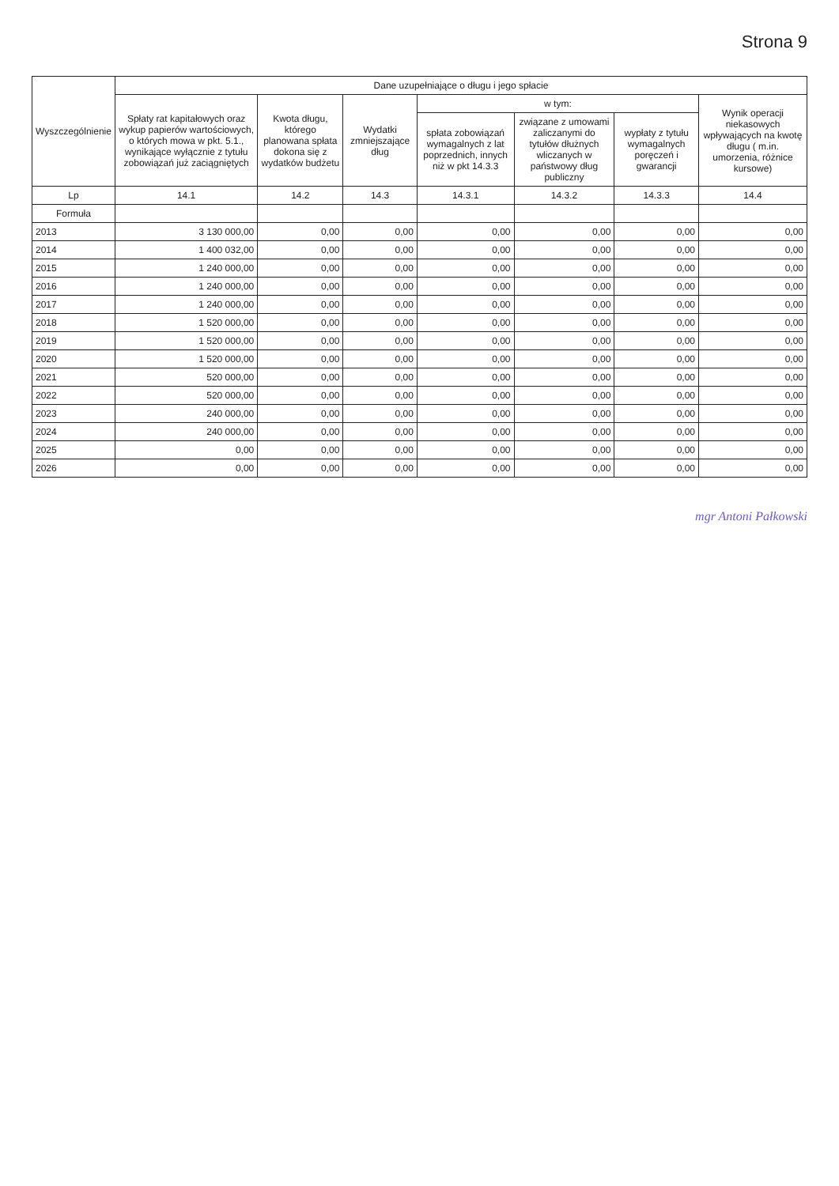Strona 9
| Wyszczególnienie | Dane uzupełniające o długu i jego spłacie | | | | | | |
| --- | --- | --- | --- | --- | --- | --- | --- |
| | Spłaty rat kapitałowych oraz wykup papierów wartościowych, o których mowa w pkt. 5.1., wynikające wyłącznie z tytułu zobowiązań już zaciągniętych | Kwota długu, którego planowana spłata dokona się z wydatków budżetu | Wydatki zmniejszające dług | w tym: | | | Wynik operacji niekasowych wpływających na kwotę długu ( m.in. umorzenia, różnice kursowe) |
| | | | | spłata zobowiązań wymagalnych z lat poprzednich, innych niż w pkt 14.3.3 | związane z umowami zaliczanymi do tytułów dłużnych wliczanych w państwowy dług publiczny | wypłaty z tytułu wymagalnych poręczeń i gwarancji | |
| Lp | 14.1 | 14.2 | 14.3 | 14.3.1 | 14.3.2 | 14.3.3 | 14.4 |
| Formuła | | | | | | | |
| 2013 | 3 130 000,00 | 0,00 | 0,00 | 0,00 | 0,00 | 0,00 | 0,00 |
| 2014 | 1 400 032,00 | 0,00 | 0,00 | 0,00 | 0,00 | 0,00 | 0,00 |
| 2015 | 1 240 000,00 | 0,00 | 0,00 | 0,00 | 0,00 | 0,00 | 0,00 |
| 2016 | 1 240 000,00 | 0,00 | 0,00 | 0,00 | 0,00 | 0,00 | 0,00 |
| 2017 | 1 240 000,00 | 0,00 | 0,00 | 0,00 | 0,00 | 0,00 | 0,00 |
| 2018 | 1 520 000,00 | 0,00 | 0,00 | 0,00 | 0,00 | 0,00 | 0,00 |
| 2019 | 1 520 000,00 | 0,00 | 0,00 | 0,00 | 0,00 | 0,00 | 0,00 |
| 2020 | 1 520 000,00 | 0,00 | 0,00 | 0,00 | 0,00 | 0,00 | 0,00 |
| 2021 | 520 000,00 | 0,00 | 0,00 | 0,00 | 0,00 | 0,00 | 0,00 |
| 2022 | 520 000,00 | 0,00 | 0,00 | 0,00 | 0,00 | 0,00 | 0,00 |
| 2023 | 240 000,00 | 0,00 | 0,00 | 0,00 | 0,00 | 0,00 | 0,00 |
| 2024 | 240 000,00 | 0,00 | 0,00 | 0,00 | 0,00 | 0,00 | 0,00 |
| 2025 | 0,00 | 0,00 | 0,00 | 0,00 | 0,00 | 0,00 | 0,00 |
| 2026 | 0,00 | 0,00 | 0,00 | 0,00 | 0,00 | 0,00 | 0,00 |
mgr Antoni Pałkowski